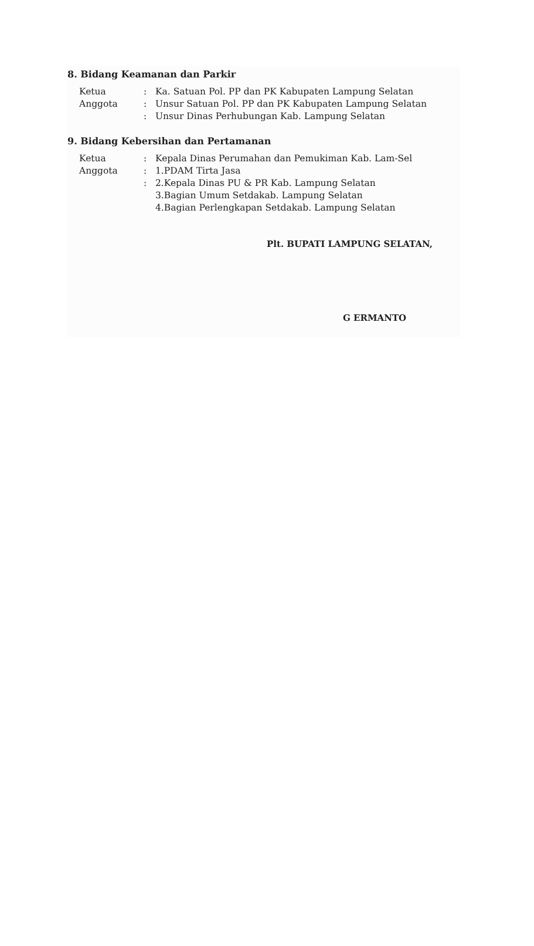8. Bidang Keamanan dan Parkir
| Ketua | : | Ka. Satuan Pol. PP dan PK Kabupaten Lampung Selatan |
| Anggota | : | Unsur Satuan Pol. PP dan PK Kabupaten Lampung Selatan |
| | : | Unsur Dinas Perhubungan Kab. Lampung Selatan |
9. Bidang Kebersihan dan Pertamanan
| Ketua | : | Kepala Dinas Perumahan dan Pemukiman Kab. Lam-Sel |
| Anggota | : | 1.PDAM Tirta Jasa |
| | : | 2.Kepala Dinas PU & PR Kab. Lampung Selatan |
| | | 3.Bagian Umum Setdakab. Lampung Selatan |
| | | 4.Bagian Perlengkapan Setdakab. Lampung Selatan |
Plt. BUPATI LAMPUNG SELATAN,
G ERMANTO